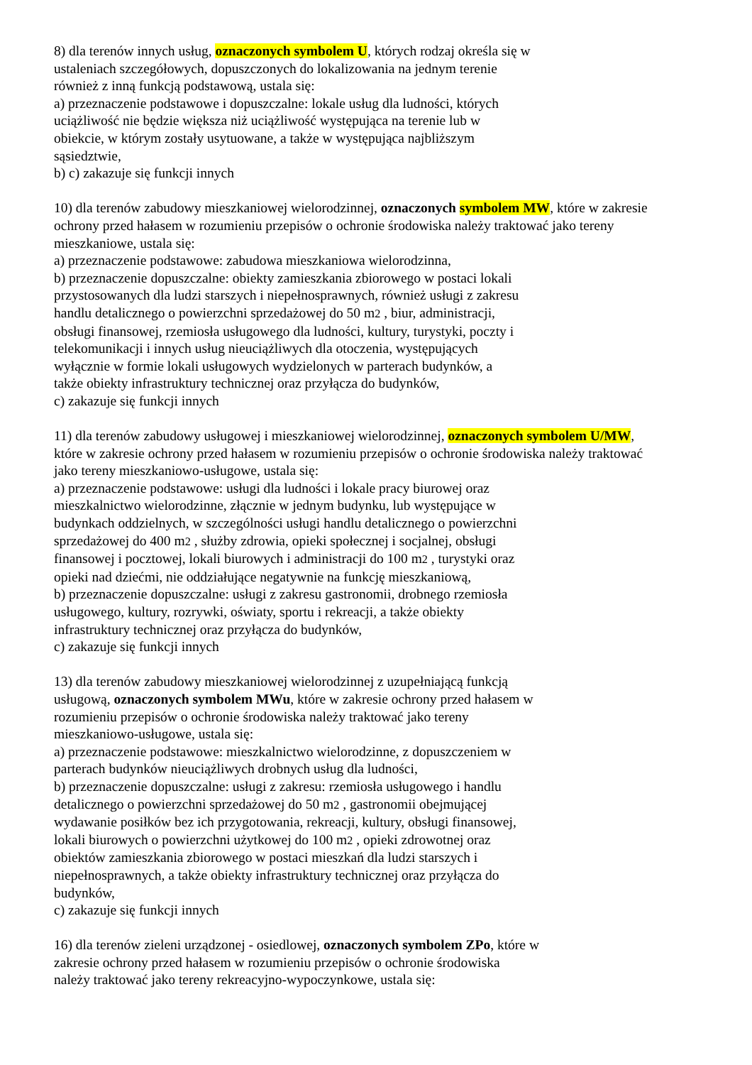8) dla terenów innych usług, oznaczonych symbolem U, których rodzaj określa się w
ustaleniach szczegółowych, dopuszczonych do lokalizowania na jednym terenie
również z inną funkcją podstawową, ustala się:
a) przeznaczenie podstawowe i dopuszczalne: lokale usług dla ludności, których
uciążliwość nie będzie większa niż uciążliwość występująca na terenie lub w
obiekcie, w którym zostały usytuowane, a także w występująca najbliższym
sąsiedztwie,
b) c) zakazuje się funkcji innych
10) dla terenów zabudowy mieszkaniowej wielorodzinnej, oznaczonych symbolem MW, które w zakresie
ochrony przed hałasem w rozumieniu przepisów o ochronie środowiska należy traktować jako tereny
mieszkaniowe, ustala się:
a) przeznaczenie podstawowe: zabudowa mieszkaniowa wielorodzinna,
b) przeznaczenie dopuszczalne: obiekty zamieszkania zbiorowego w postaci lokali
przystosowanych dla ludzi starszych i niepełnosprawnych, również usługi z zakresu
handlu detalicznego o powierzchni sprzedażowej do 50 m2 , biur, administracji,
obsługi finansowej, rzemiosła usługowego dla ludności, kultury, turystyki, poczty i
telekomunikacji i innych usług nieuciążliwych dla otoczenia, występujących
wyłącznie w formie lokali usługowych wydzielonych w parterach budynków, a
także obiekty infrastruktury technicznej oraz przyłącza do budynków,
c) zakazuje się funkcji innych
11) dla terenów zabudowy usługowej i mieszkaniowej wielorodzinnej, oznaczonych symbolem U/MW,
które w zakresie ochrony przed hałasem w rozumieniu przepisów o ochronie środowiska należy traktować
jako tereny mieszkaniowo-usługowe, ustala się:
a) przeznaczenie podstawowe: usługi dla ludności i lokale pracy biurowej oraz
mieszkalnictwo wielorodzinne, złącznie w jednym budynku, lub występujące w
budynkach oddzielnych, w szczególności usługi handlu detalicznego o powierzchni
sprzedażowej do 400 m2 , służby zdrowia, opieki społecznej i socjalnej, obsługi
finansowej i pocztowej, lokali biurowych i administracji do 100 m2 , turystyki oraz
opieki nad dziećmi, nie oddziałujące negatywnie na funkcję mieszkaniową,
b) przeznaczenie dopuszczalne: usługi z zakresu gastronomii, drobnego rzemiosła
usługowego, kultury, rozrywki, oświaty, sportu i rekreacji, a także obiekty
infrastruktury technicznej oraz przyłącza do budynków,
c) zakazuje się funkcji innych
13) dla terenów zabudowy mieszkaniowej wielorodzinnej z uzupełniającą funkcją
usługową, oznaczonych symbolem MWu, które w zakresie ochrony przed hałasem w
rozumieniu przepisów o ochronie środowiska należy traktować jako tereny
mieszkaniowo-usługowe, ustala się:
a) przeznaczenie podstawowe: mieszkalnictwo wielorodzinne, z dopuszczeniem w
parterach budynków nieuciążliwych drobnych usług dla ludności,
b) przeznaczenie dopuszczalne: usługi z zakresu: rzemiosła usługowego i handlu
detalicznego o powierzchni sprzedażowej do 50 m2 , gastronomii obejmującej
wydawanie posiłków bez ich przygotowania, rekreacji, kultury, obsługi finansowej,
lokali biurowych o powierzchni użytkowej do 100 m2 , opieki zdrowotnej oraz
obiektów zamieszkania zbiorowego w postaci mieszkań dla ludzi starszych i
niepełnosprawnych, a także obiekty infrastruktury technicznej oraz przyłącza do
budynków,
c) zakazuje się funkcji innych
16) dla terenów zieleni urządzonej - osiedlowej, oznaczonych symbolem ZPo, które w
zakresie ochrony przed hałasem w rozumieniu przepisów o ochronie środowiska
należy traktować jako tereny rekreacyjno-wypoczynkowe, ustala się: